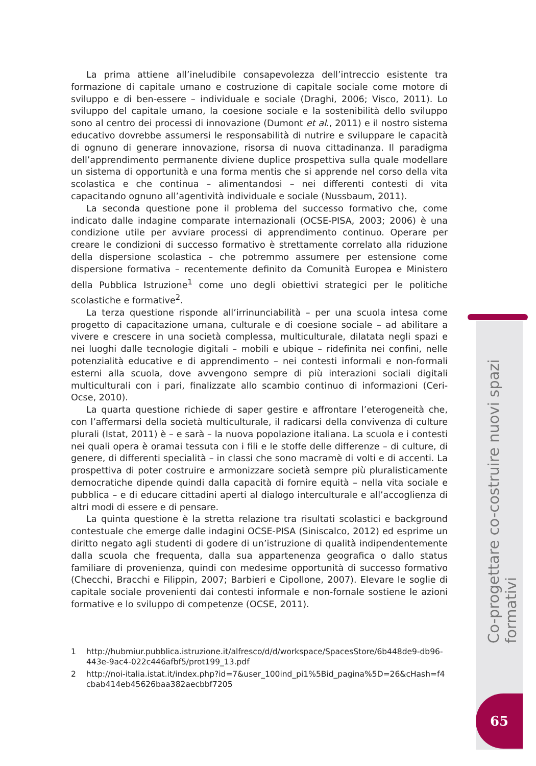Co-progettare co-costruire nuovi spazi formativi
65
La prima attiene all’ineludibile consapevolezza dell’intreccio esistente tra formazione di capitale umano e costruzione di capitale sociale come motore di sviluppo e di ben-essere – individuale e sociale (Draghi, 2006; Visco, 2011). Lo sviluppo del capitale umano, la coesione sociale e la sostenibilità dello sviluppo sono al centro dei processi di innovazione (Dumont et al., 2011) e il nostro sistema educativo dovrebbe assumersi le responsabilità di nutrire e sviluppare le capacità di ognuno di generare innovazione, risorsa di nuova cittadinanza. Il paradigma dell’apprendimento permanente diviene duplice prospettiva sulla quale modellare un sistema di opportunità e una forma mentis che si apprende nel corso della vita scolastica e che continua – alimentandosi – nei differenti contesti di vita capacitando ognuno all’agentività individuale e sociale (Nussbaum, 2011).
La seconda questione pone il problema del successo formativo che, come indicato dalle indagine comparate internazionali (OCSE-PISA, 2003; 2006) è una condizione utile per avviare processi di apprendimento continuo. Operare per creare le condizioni di successo formativo è strettamente correlato alla riduzione della dispersione scolastica – che potremmo assumere per estensione come dispersione formativa – recentemente definito da Comunità Europea e Ministero della Pubblica Istruzione<sup>1</sup> come uno degli obiettivi strategici per le politiche scolastiche e formative<sup>2</sup>.
La terza questione risponde all’irrinunciabilità – per una scuola intesa come progetto di capacitazione umana, culturale e di coesione sociale – ad abilitare a vivere e crescere in una società complessa, multiculturale, dilatata negli spazi e nei luoghi dalle tecnologie digitali – mobili e ubique – ridefinita nei confini, nelle potenzialità educative e di apprendimento – nei contesti informali e non-formali esterni alla scuola, dove avvengono sempre di più interazioni sociali digitali multiculturali con i pari, finalizzate allo scambio continuo di informazioni (Ceri-Ocse, 2010).
La quarta questione richiede di saper gestire e affrontare l’eterogeneità che, con l’affermarsi della società multiculturale, il radicarsi della convivenza di culture plurali (Istat, 2011) è – e sarà – la nuova popolazione italiana. La scuola e i contesti nei quali opera è oramai tessuta con i fili e le stoffe delle differenze – di culture, di genere, di differenti specialità – in classi che sono macramè di volti e di accenti. La prospettiva di poter costruire e armonizzare società sempre più pluralisticamente democratiche dipende quindi dalla capacità di fornire equità – nella vita sociale e pubblica – e di educare cittadini aperti al dialogo interculturale e all’accoglienza di altri modi di essere e di pensare.
La quinta questione è la stretta relazione tra risultati scolastici e background contestuale che emerge dalle indagini OCSE-PISA (Siniscalco, 2012) ed esprime un diritto negato agli studenti di godere di un’istruzione di qualità indipendentemente dalla scuola che frequenta, dalla sua appartenenza geografica o dallo status familiare di provenienza, quindi con medesime opportunità di successo formativo (Checchi, Bracchi e Filippin, 2007; Barbieri e Cipollone, 2007). Elevare le soglie di capitale sociale provenienti dai contesti informale e non-fornale sostiene le azioni formative e lo sviluppo di competenze (OCSE, 2011).
1 http://hubmiur.pubblica.istruzione.it/alfresco/d/d/workspace/SpacesStore/6b448de9-db96-443e-9ac4-022c446afbf5/prot199_13.pdf
2 http://noi-italia.istat.it/index.php?id=7&user_100ind_pi1%5Bid_pagina%5D=26&cHash=f4cbab414eb45626baa382aecbbf7205